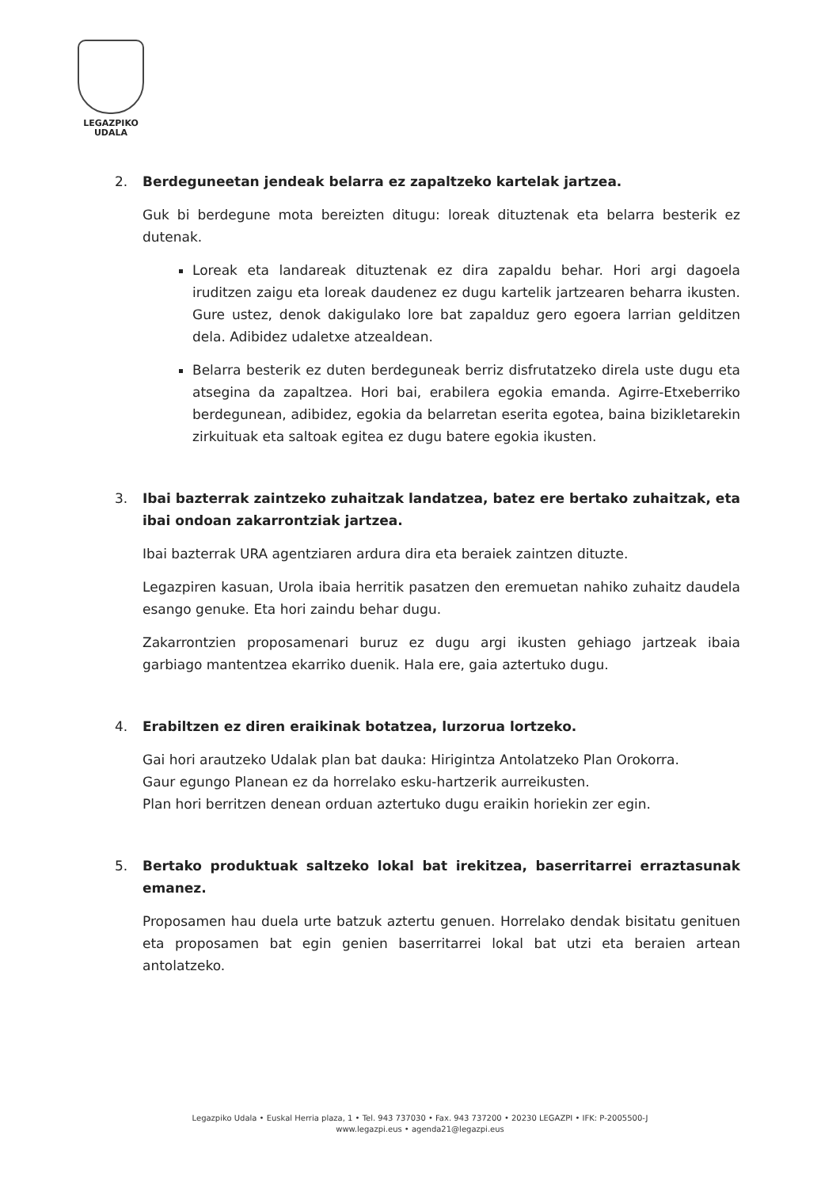LEGAZPIKO
UDALA
2. Berdeguneetan jendeak belarra ez zapaltzeko kartelak jartzea.
Guk bi berdegune mota bereizten ditugu: loreak dituztenak eta belarra besterik ez dutenak.
Loreak eta landareak dituztenak ez dira zapaldu behar. Hori argi dagoela iruditzen zaigu eta loreak daudenez ez dugu kartelik jartzearen beharra ikusten. Gure ustez, denok dakigulako lore bat zapalduz gero egoera larrian gelditzen dela. Adibidez udaletxe atzealdean.
Belarra besterik ez duten berdeguneak berriz disfrutatzeko direla uste dugu eta atsegina da zapaltzea. Hori bai, erabilera egokia emanda. Agirre-Etxeberriko berdegunean, adibidez, egokia da belarretan eserita egotea, baina bizikletarekin zirkuituak eta saltoak egitea ez dugu batere egokia ikusten.
3. Ibai bazterrak zaintzeko zuhaitzak landatzea, batez ere bertako zuhaitzak, eta ibai ondoan zakarrontziak jartzea.
Ibai bazterrak URA agentziaren ardura dira eta beraiek zaintzen dituzte.
Legazpiren kasuan, Urola ibaia herritik pasatzen den eremuetan nahiko zuhaitz daudela esango genuke. Eta hori zaindu behar dugu.
Zakarrontzien proposamenari buruz ez dugu argi ikusten gehiago jartzeak ibaia garbiago mantentzea ekarriko duenik. Hala ere, gaia aztertuko dugu.
4. Erabiltzen ez diren eraikinak botatzea, lurzorua lortzeko.
Gai hori arautzeko Udalak plan bat dauka: Hirigintza Antolatzeko Plan Orokorra.
Gaur egungo Planean ez da horrelako esku-hartzerik aurreikusten.
Plan hori berritzen denean orduan aztertuko dugu eraikin horiekin zer egin.
5. Bertako produktuak saltzeko lokal bat irekitzea, baserritarrei erraztasunak emanez.
Proposamen hau duela urte batzuk aztertu genuen. Horrelako dendak bisitatu genituen eta proposamen bat egin genien baserritarrei lokal bat utzi eta beraien artean antolatzeko.
Legazpiko Udala • Euskal Herria plaza, 1 • Tel. 943 737030 • Fax. 943 737200 • 20230 LEGAZPI • IFK: P-2005500-J
www.legazpi.eus • agenda21@legazpi.eus